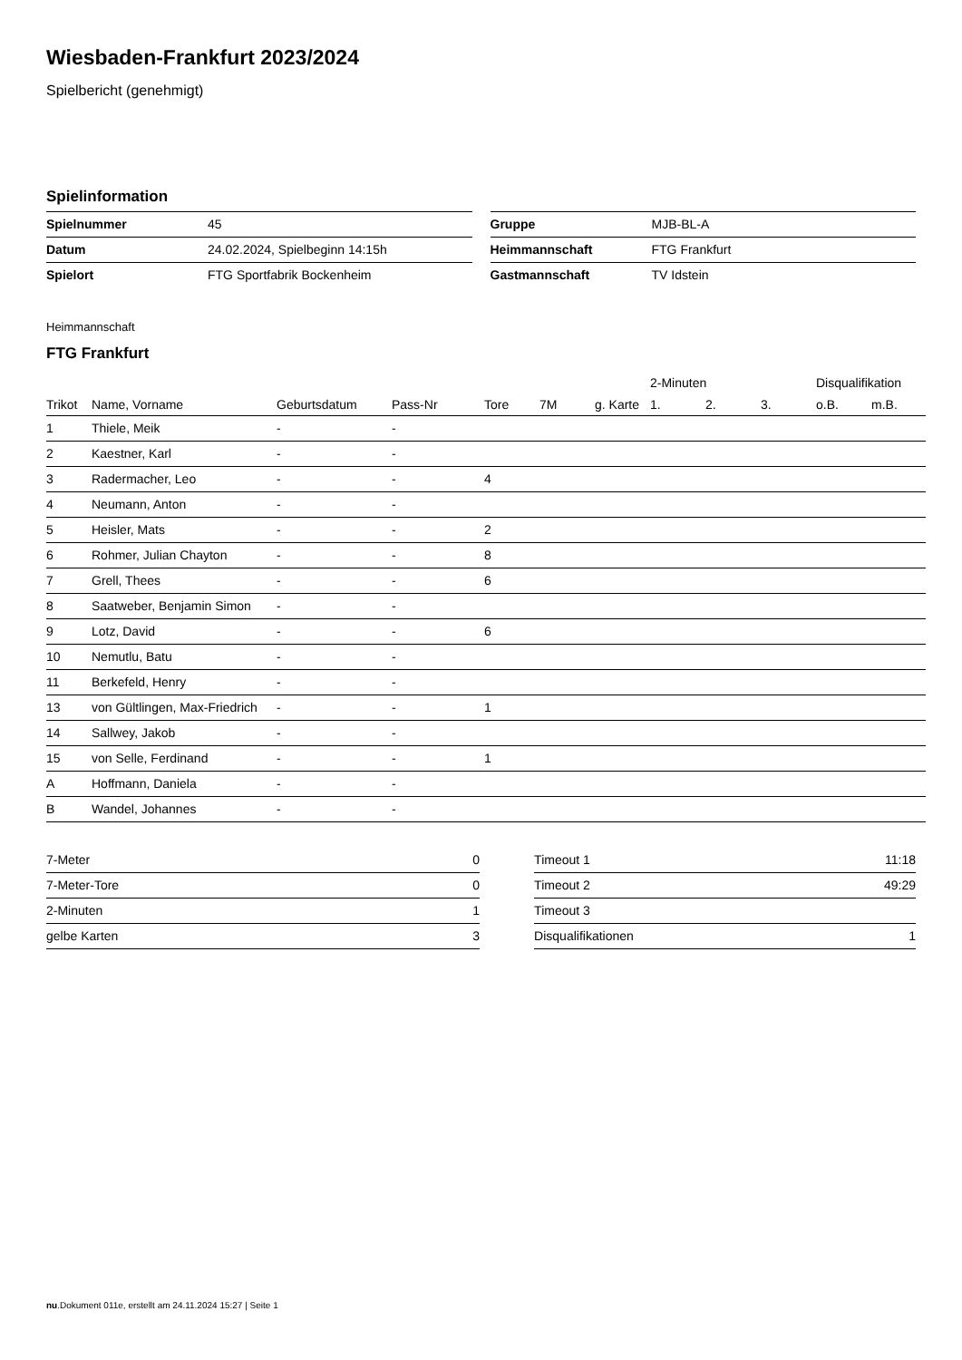Wiesbaden-Frankfurt 2023/2024
Spielbericht (genehmigt)
Spielinformation
| Spielnummer | 45 |
| Datum | 24.02.2024, Spielbeginn 14:15h |
| Spielort | FTG Sportfabrik Bockenheim |
| Gruppe | MJB-BL-A |
| Heimmannschaft | FTG Frankfurt |
| Gastmannschaft | TV Idstein |
Heimmannschaft
FTG Frankfurt
| | | | | | | | 2-Minuten | | | Disqualifikation | |
| --- | --- | --- | --- | --- | --- | --- | --- | --- | --- | --- | --- |
| Trikot | Name, Vorname | Geburtsdatum | Pass-Nr | Tore | 7M | g. Karte | 1. | 2. | 3. | o.B. | m.B. |
| 1 | Thiele, Meik | - | - | | | | | | | | |
| 2 | Kaestner, Karl | - | - | | | | | | | | |
| 3 | Radermacher, Leo | - | - | 4 | | | | | | | |
| 4 | Neumann, Anton | - | - | | | | | | | | |
| 5 | Heisler, Mats | - | - | 2 | | | | | | | |
| 6 | Rohmer, Julian Chayton | - | - | 8 | | | | | | | |
| 7 | Grell, Thees | - | - | 6 | | | | | | | |
| 8 | Saatweber, Benjamin Simon | - | - | | | | | | | | |
| 9 | Lotz, David | - | - | 6 | | | | | | | |
| 10 | Nemutlu, Batu | - | - | | | | | | | | |
| 11 | Berkefeld, Henry | - | - | | | | | | | | |
| 13 | von Gültlingen, Max-Friedrich | - | - | 1 | | | | | | | |
| 14 | Sallwey, Jakob | - | - | | | | | | | | |
| 15 | von Selle, Ferdinand | - | - | 1 | | | | | | | |
| A | Hoffmann, Daniela | - | - | | | | | | | | |
| B | Wandel, Johannes | - | - | | | | | | | | |
| 7-Meter | 0 |
| 7-Meter-Tore | 0 |
| 2-Minuten | 1 |
| gelbe Karten | 3 |
| Timeout 1 | 11:18 |
| Timeout 2 | 49:29 |
| Timeout 3 | |
| Disqualifikationen | 1 |
nu.Dokument 011e, erstellt am 24.11.2024 15:27 | Seite 1